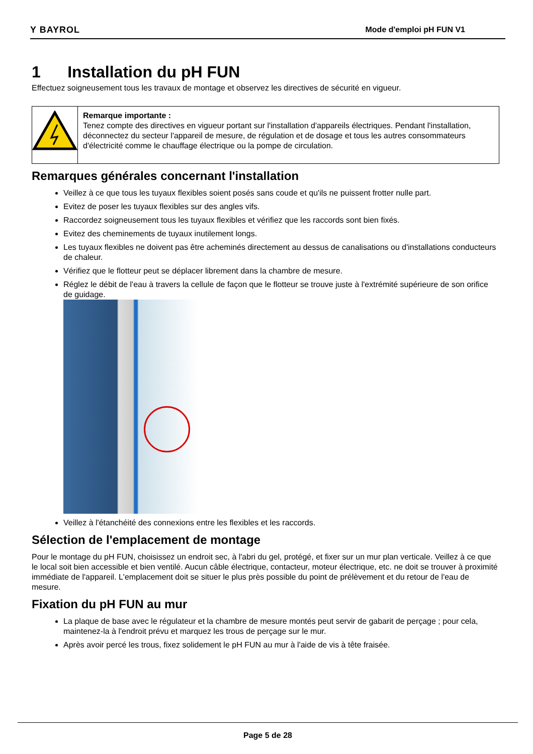Y BAYROL Mode d'emploi pH FUN V1
1 Installation du pH FUN
Effectuez soigneusement tous les travaux de montage et observez les directives de sécurité en vigueur.
Remarque importante :
Tenez compte des directives en vigueur portant sur l'installation d'appareils électriques. Pendant l'installation, déconnectez du secteur l'appareil de mesure, de régulation et de dosage et tous les autres consommateurs d'électricité comme le chauffage électrique ou la pompe de circulation.
Remarques générales concernant l'installation
Veillez à ce que tous les tuyaux flexibles soient posés sans coude et qu'ils ne puissent frotter nulle part.
Evitez de poser les tuyaux flexibles sur des angles vifs.
Raccordez soigneusement tous les tuyaux flexibles et vérifiez que les raccords sont bien fixés.
Evitez des cheminements de tuyaux inutilement longs.
Les tuyaux flexibles ne doivent pas être acheminés directement au dessus de canalisations ou d'installations conducteurs de chaleur.
Vérifiez que le flotteur peut se déplacer librement dans la chambre de mesure.
Réglez le débit de l'eau à travers la cellule de façon que le flotteur se trouve juste à l'extrémité supérieure de son orifice de guidage.
Veillez à l'étanchéité des connexions entre les flexibles et les raccords.
Sélection de l'emplacement de montage
Pour le montage du pH FUN, choisissez un endroit sec, à l'abri du gel, protégé, et fixer sur un mur plan verticale. Veillez à ce que le local soit bien accessible et bien ventilé. Aucun câble électrique, contacteur, moteur électrique, etc. ne doit se trouver à proximité immédiate de l'appareil. L'emplacement doit se situer le plus près possible du point de prélèvement et du retour de l'eau de mesure.
Fixation du pH FUN au mur
La plaque de base avec le régulateur et la chambre de mesure montés peut servir de gabarit de perçage ; pour cela, maintenez-la à l'endroit prévu et marquez les trous de perçage sur le mur.
Après avoir percé les trous, fixez solidement le pH FUN au mur à l'aide de vis à tête fraisée.
Page 5 de 28